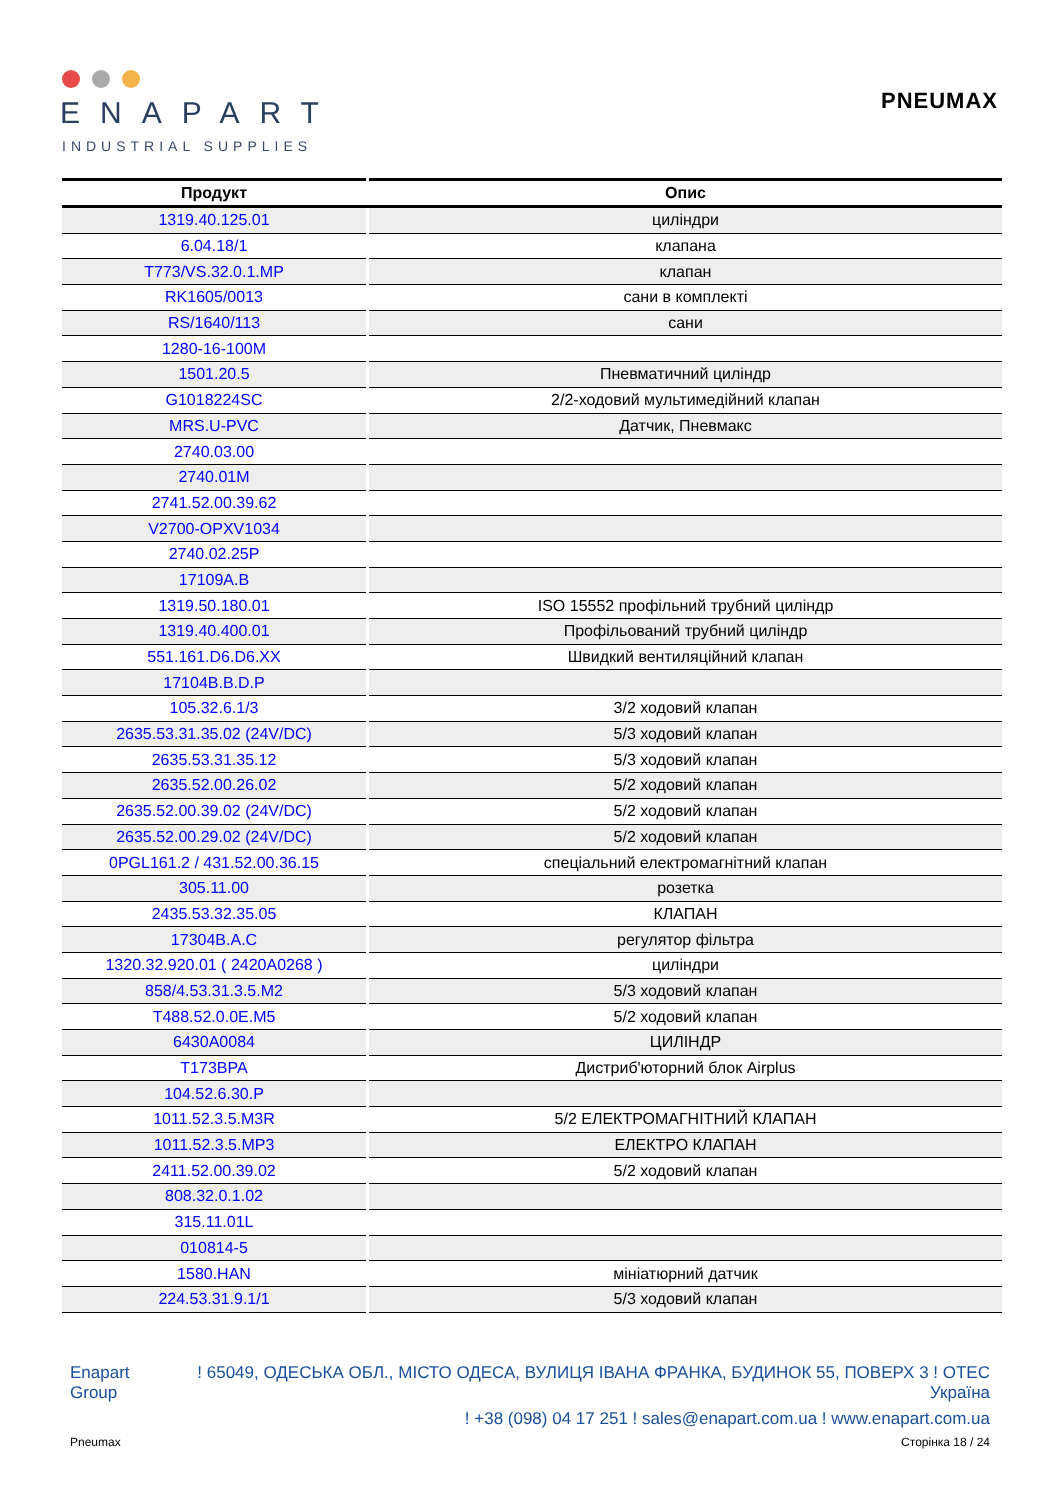ENAPART
INDUSTRIAL SUPPLIES
PNEUMAX
| Продукт | Опис |
| --- | --- |
| 1319.40.125.01 | циліндри |
| 6.04.18/1 | клапана |
| T773/VS.32.0.1.MP | клапан |
| RK1605/0013 | сани в комплекті |
| RS/1640/113 | сани |
| 1280-16-100M | |
| 1501.20.5 | Пневматичний циліндр |
| G1018224SC | 2/2-ходовий мультимедійний клапан |
| MRS.U-PVC | Датчик, Пневмакс |
| 2740.03.00 | |
| 2740.01M | |
| 2741.52.00.39.62 | |
| V2700-OPXV1034 | |
| 2740.02.25P | |
| 17109A.B | |
| 1319.50.180.01 | ISO 15552 профільний трубний циліндр |
| 1319.40.400.01 | Профільований трубний циліндр |
| 551.161.D6.D6.XX | Швидкий вентиляційний клапан |
| 17104B.B.D.P | |
| 105.32.6.1/3 | 3/2 ходовий клапан |
| 2635.53.31.35.02 (24V/DC) | 5/3 ходовий клапан |
| 2635.53.31.35.12 | 5/3 ходовий клапан |
| 2635.52.00.26.02 | 5/2 ходовий клапан |
| 2635.52.00.39.02 (24V/DC) | 5/2 ходовий клапан |
| 2635.52.00.29.02 (24V/DC) | 5/2 ходовий клапан |
| 0PGL161.2 / 431.52.00.36.15 | спеціальний електромагнітний клапан |
| 305.11.00 | розетка |
| 2435.53.32.35.05 | КЛАПАН |
| 17304B.A.C | регулятор фільтра |
| 1320.32.920.01 ( 2420A0268 ) | циліндри |
| 858/4.53.31.3.5.M2 | 5/3 ходовий клапан |
| T488.52.0.0E.M5 | 5/2 ходовий клапан |
| 6430A0084 | ЦИЛІНДР |
| T173BPA | Дистриб'юторний блок Airplus |
| 104.52.6.30.P | |
| 1011.52.3.5.M3R | 5/2 ЕЛЕКТРОМАГНІТНИЙ КЛАПАН |
| 1011.52.3.5.MP3 | ЕЛЕКТРО КЛАПАН |
| 2411.52.00.39.02 | 5/2 ходовий клапан |
| 808.32.0.1.02 | |
| 315.11.01L | |
| 010814-5 | |
| 1580.HAN | мініатюрний датчик |
| 224.53.31.9.1/1 | 5/3 ходовий клапан |
Enapart
Group
! 65049, ОДЕСЬКА ОБЛ., МІСТО ОДЕСА, ВУЛИЦЯ ІВАНА ФРАНКА, БУДИНОК 55, ПОВЕРХ 3 ! OTEC
Україна
! +38 (098) 04 17 251 ! sales@enapart.com.ua ! www.enapart.com.ua
Pneumax Сторінка 18 / 24